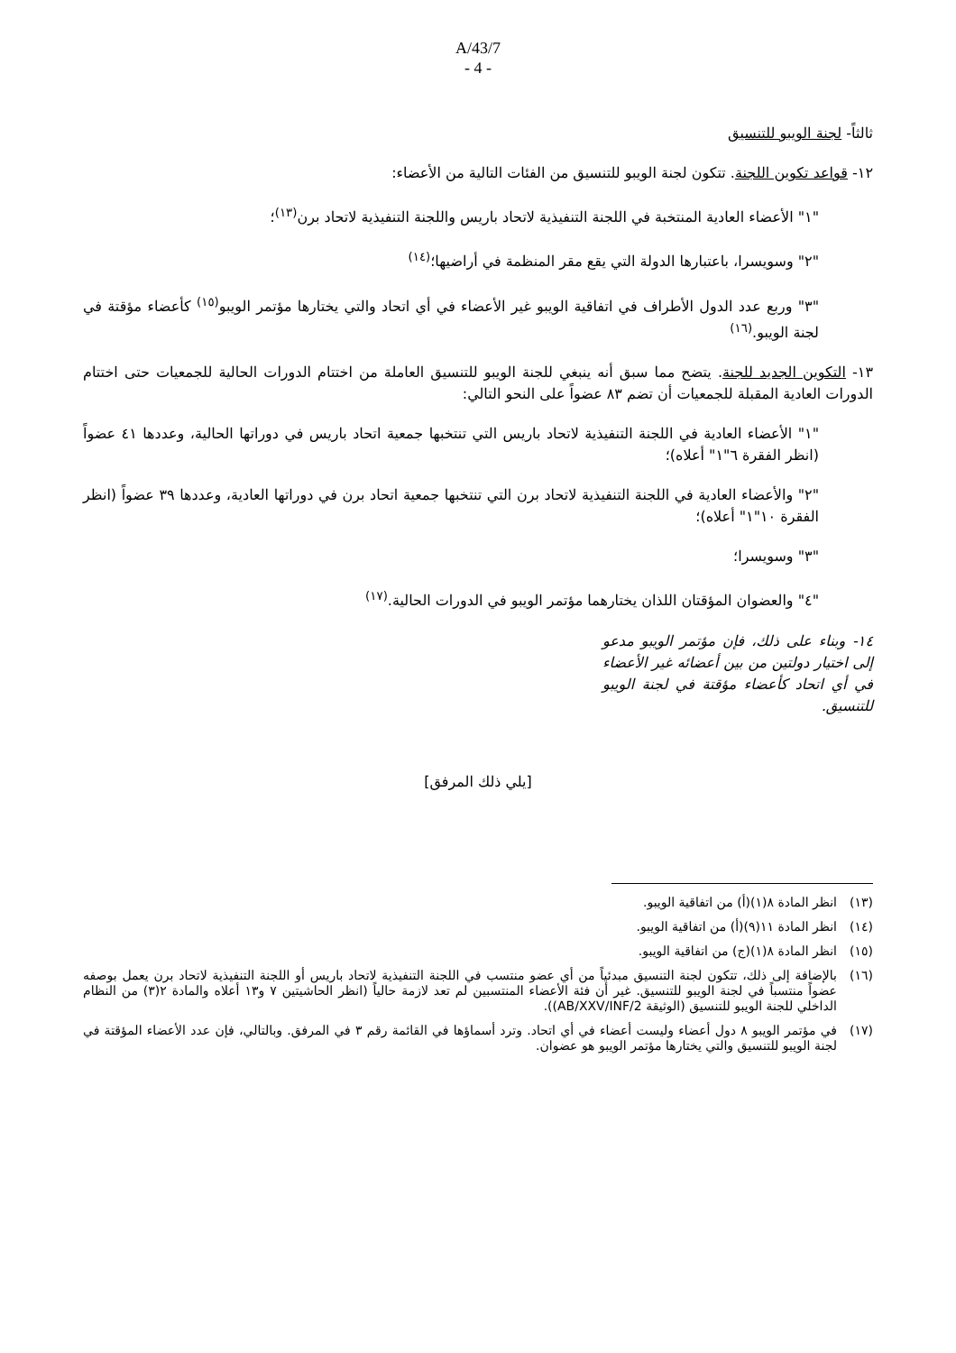A/43/7
- 4 -
ثالثاً- لجنة الويبو للتنسيق
١٢- قواعد تكوين اللجنة. تتكون لجنة الويبو للتنسيق من الفئات التالية من الأعضاء:
"١" الأعضاء العادية المنتخبة في اللجنة التنفيذية لاتحاد باريس واللجنة التنفيذية لاتحاد برن<sup>(١٣)</sup>؛
"٢" وسويسرا، باعتبارها الدولة التي يقع مقر المنظمة في أراضيها؛<sup>(١٤)</sup>
"٣" وربع عدد الدول الأطراف في اتفاقية الويبو غير الأعضاء في أي اتحاد والتي يختارها مؤتمر الويبو<sup>(١٥)</sup> كأعضاء مؤقتة في لجنة الويبو.<sup>(١٦)</sup>
١٣- التكوين الجديد للجنة. يتضح مما سبق أنه ينبغي للجنة الويبو للتنسيق العاملة من اختتام الدورات الحالية للجمعيات حتى اختتام الدورات العادية المقبلة للجمعيات أن تضم ٨٣ عضواً على النحو التالي:
"١" الأعضاء العادية في اللجنة التنفيذية لاتحاد باريس التي تنتخبها جمعية اتحاد باريس في دوراتها الحالية، وعددها ٤١ عضواً (انظر الفقرة ٦"١" أعلاه)؛
"٢" والأعضاء العادية في اللجنة التنفيذية لاتحاد برن التي تنتخبها جمعية اتحاد برن في دوراتها العادية، وعددها ٣٩ عضواً (انظر الفقرة ١٠"١" أعلاه)؛
"٣" وسويسرا؛
"٤" والعضوان المؤقتان اللذان يختارهما مؤتمر الويبو في الدورات الحالية.<sup>(١٧)</sup>
١٤- وبناء على ذلك، فإن مؤتمر الويبو مدعو إلى اختيار دولتين من بين أعضائه غير الأعضاء في أي اتحاد كأعضاء مؤقتة في لجنة الويبو للتنسيق.
[يلي ذلك المرفق]
(١٣) انظر المادة ٨(١)(أ) من اتفاقية الويبو.
(١٤) انظر المادة ١١(٩)(أ) من اتفاقية الويبو.
(١٥) انظر المادة ٨(١)(ج) من اتفاقية الويبو.
(١٦) بالإضافة إلى ذلك، تتكون لجنة التنسيق مبدئياً من أي عضو منتسب في اللجنة التنفيذية لاتحاد باريس أو اللجنة التنفيذية لاتحاد برن يعمل بوصفه عضواً منتسباً في لجنة الويبو للتنسيق. غير أن فئة الأعضاء المنتسبين لم تعد لازمة حالياً (انظر الحاشيتين ٧ و١٣ أعلاه والمادة ٢(٣) من النظام الداخلي للجنة الويبو للتنسيق (الوثيقة AB/XXV/INF/2)).
(١٧) في مؤتمر الويبو ٨ دول أعضاء وليست أعضاء في أي اتحاد. وترد أسماؤها في القائمة رقم ٣ في المرفق. وبالتالي، فإن عدد الأعضاء المؤقتة في لجنة الويبو للتنسيق والتي يختارها مؤتمر الويبو هو عضوان.